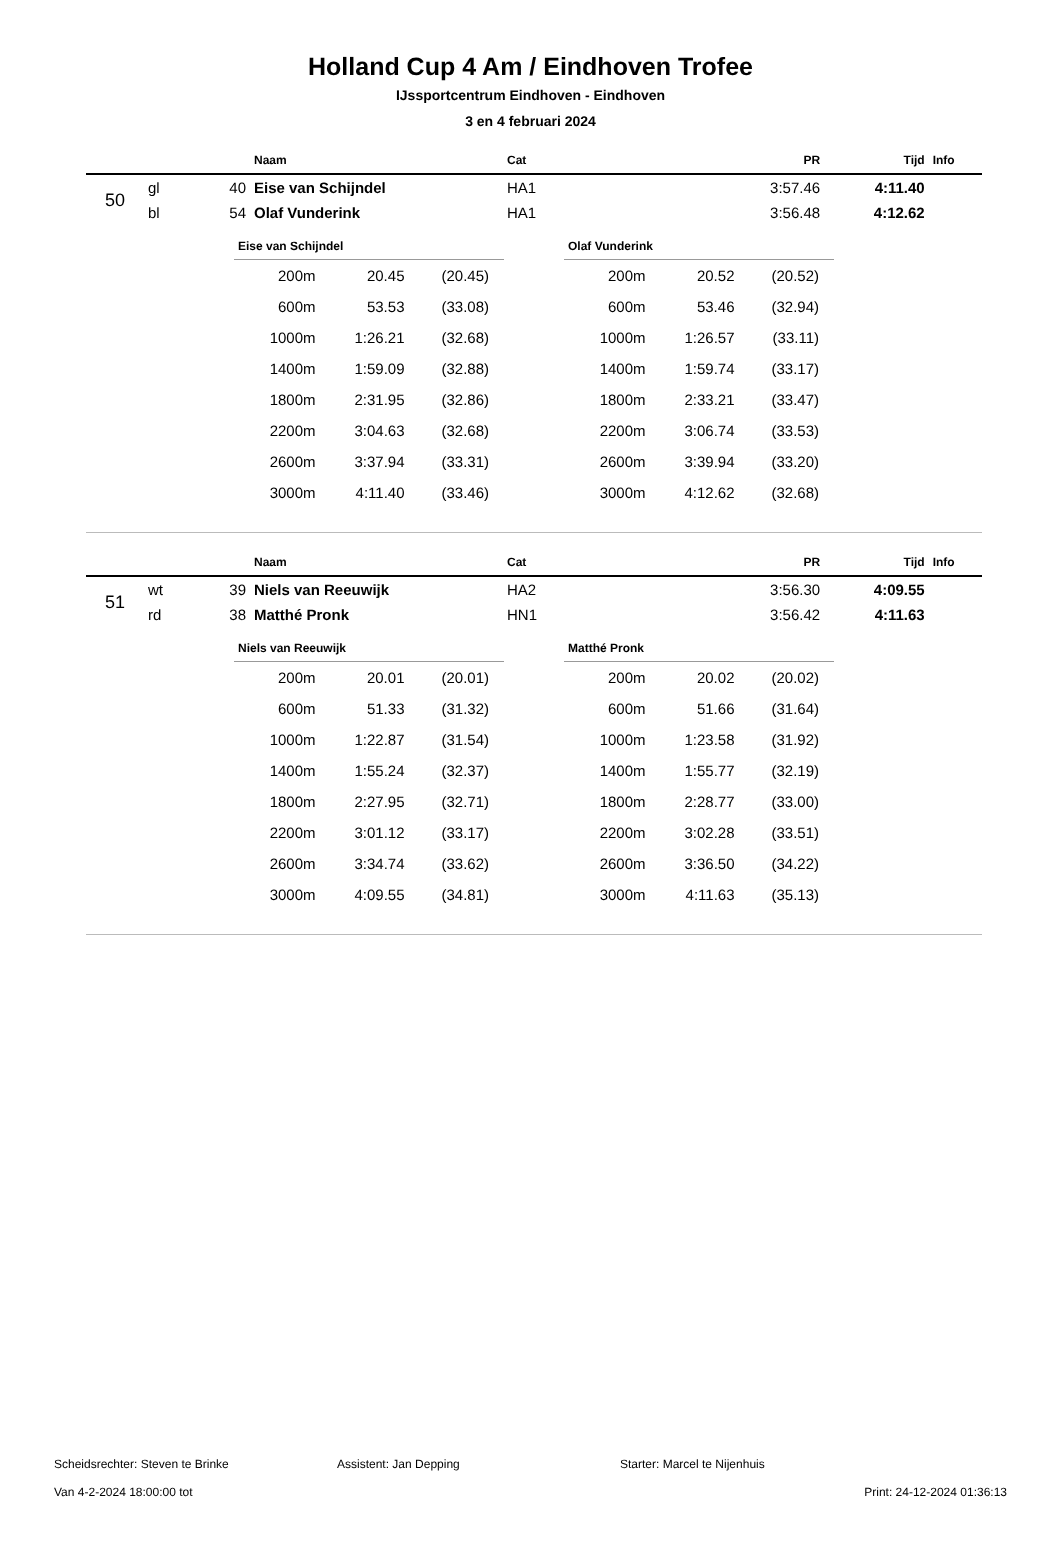Holland Cup 4 Am / Eindhoven Trofee
IJssportcentrum Eindhoven - Eindhoven
3 en 4 februari 2024
| | | | Naam | Cat | PR | Tijd | Info |
| --- | --- | --- | --- | --- | --- | --- | --- |
| 50 | gl | 40 | Eise van Schijndel | HA1 | 3:57.46 | 4:11.40 | |
| | bl | 54 | Olaf Vunderink | HA1 | 3:56.48 | 4:12.62 | |
Eise van Schijndel
| 200m | 20.45 | (20.45) |
| 600m | 53.53 | (33.08) |
| 1000m | 1:26.21 | (32.68) |
| 1400m | 1:59.09 | (32.88) |
| 1800m | 2:31.95 | (32.86) |
| 2200m | 3:04.63 | (32.68) |
| 2600m | 3:37.94 | (33.31) |
| 3000m | 4:11.40 | (33.46) |
Olaf Vunderink
| 200m | 20.52 | (20.52) |
| 600m | 53.46 | (32.94) |
| 1000m | 1:26.57 | (33.11) |
| 1400m | 1:59.74 | (33.17) |
| 1800m | 2:33.21 | (33.47) |
| 2200m | 3:06.74 | (33.53) |
| 2600m | 3:39.94 | (33.20) |
| 3000m | 4:12.62 | (32.68) |
| | | | Naam | Cat | PR | Tijd | Info |
| --- | --- | --- | --- | --- | --- | --- | --- |
| 51 | wt | 39 | Niels van Reeuwijk | HA2 | 3:56.30 | 4:09.55 | |
| | rd | 38 | Matthé Pronk | HN1 | 3:56.42 | 4:11.63 | |
Niels van Reeuwijk
| 200m | 20.01 | (20.01) |
| 600m | 51.33 | (31.32) |
| 1000m | 1:22.87 | (31.54) |
| 1400m | 1:55.24 | (32.37) |
| 1800m | 2:27.95 | (32.71) |
| 2200m | 3:01.12 | (33.17) |
| 2600m | 3:34.74 | (33.62) |
| 3000m | 4:09.55 | (34.81) |
Matthé Pronk
| 200m | 20.02 | (20.02) |
| 600m | 51.66 | (31.64) |
| 1000m | 1:23.58 | (31.92) |
| 1400m | 1:55.77 | (32.19) |
| 1800m | 2:28.77 | (33.00) |
| 2200m | 3:02.28 | (33.51) |
| 2600m | 3:36.50 | (34.22) |
| 3000m | 4:11.63 | (35.13) |
Scheidsrechter: Steven te Brinke Assistent: Jan Depping Starter: Marcel te Nijenhuis
Van 4-2-2024 18:00:00 tot Print: 24-12-2024 01:36:13